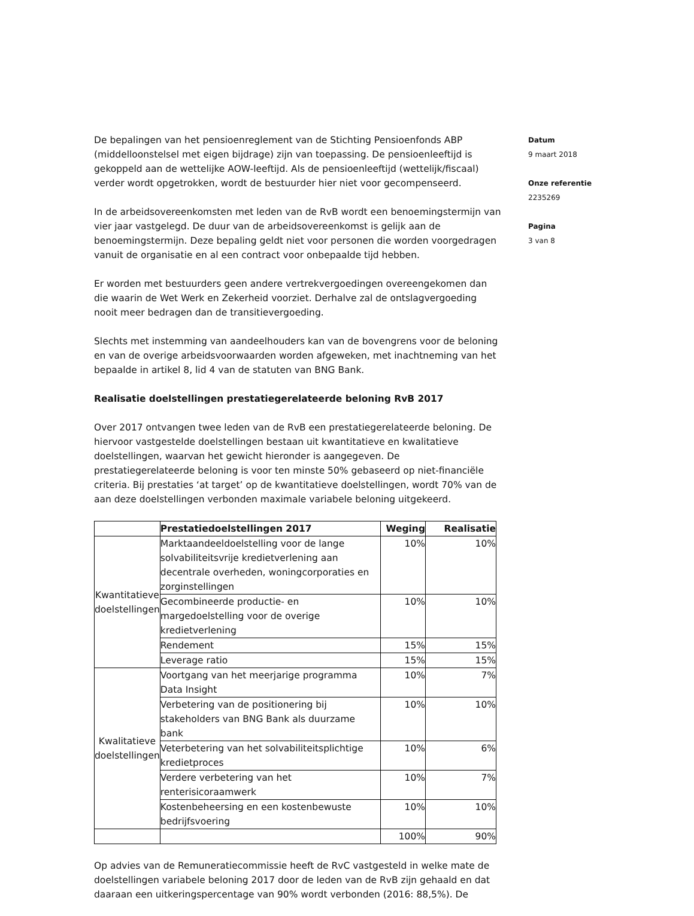De bepalingen van het pensioenreglement van de Stichting Pensioenfonds ABP (middelloonstelsel met eigen bijdrage) zijn van toepassing. De pensioenleeftijd is gekoppeld aan de wettelijke AOW-leeftijd. Als de pensioenleeftijd (wettelijk/fiscaal) verder wordt opgetrokken, wordt de bestuurder hier niet voor gecompenseerd.
In de arbeidsovereenkomsten met leden van de RvB wordt een benoemingstermijn van vier jaar vastgelegd. De duur van de arbeidsovereenkomst is gelijk aan de benoemingstermijn. Deze bepaling geldt niet voor personen die worden voorgedragen vanuit de organisatie en al een contract voor onbepaalde tijd hebben.
Er worden met bestuurders geen andere vertrekvergoedingen overeengekomen dan die waarin de Wet Werk en Zekerheid voorziet. Derhalve zal de ontslagvergoeding nooit meer bedragen dan de transitievergoeding.
Slechts met instemming van aandeelhouders kan van de bovengrens voor de beloning en van de overige arbeidsvoorwaarden worden afgeweken, met inachtneming van het bepaalde in artikel 8, lid 4 van de statuten van BNG Bank.
Realisatie doelstellingen prestatiegerelateerde beloning RvB 2017
Over 2017 ontvangen twee leden van de RvB een prestatiegerelateerde beloning. De hiervoor vastgestelde doelstellingen bestaan uit kwantitatieve en kwalitatieve doelstellingen, waarvan het gewicht hieronder is aangegeven. De prestatiegerelateerde beloning is voor ten minste 50% gebaseerd op niet-financiële criteria. Bij prestaties ‘at target’ op de kwantitatieve doelstellingen, wordt 70% van de aan deze doelstellingen verbonden maximale variabele beloning uitgekeerd.
| | Prestatiedoelstellingen 2017 | Weging | Realisatie |
| --- | --- | --- | --- |
| Kwantitatieve doelstellingen | Marktaandeeldoelstelling voor de lange solvabiliteitsvrije kredietverlening aan decentrale overheden, woningcorporaties en zorginstellingen | 10% | 10% |
| | Gecombineerde productie- en margedoelstelling voor de overige kredietverlening | 10% | 10% |
| | Rendement | 15% | 15% |
| | Leverage ratio | 15% | 15% |
| Kwalitatieve doelstellingen | Voortgang van het meerjarige programma Data Insight | 10% | 7% |
| | Verbetering van de positionering bij stakeholders van BNG Bank als duurzame bank | 10% | 10% |
| | Veterbetering van het solvabiliteitsplichtige kredietproces | 10% | 6% |
| | Verdere verbetering van het renterisicoraamwerk | 10% | 7% |
| | Kostenbeheersing en een kostenbewuste bedrijfsvoering | 10% | 10% |
| | | 100% | 90% |
Op advies van de Remuneratiecommissie heeft de RvC vastgesteld in welke mate de doelstellingen variabele beloning 2017 door de leden van de RvB zijn gehaald en dat daaraan een uitkeringspercentage van 90% wordt verbonden (2016: 88,5%). De
Datum
9 maart 2018
Onze referentie
2235269
Pagina
3 van 8